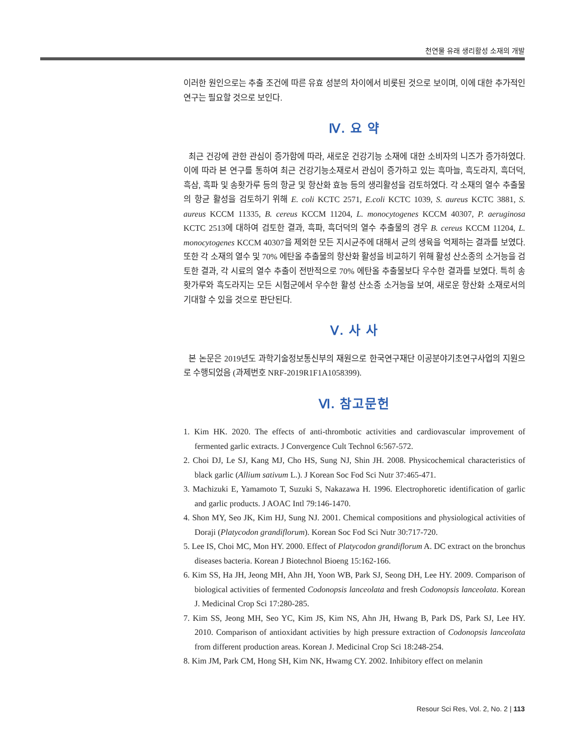천연물 유래 생리활성 소재의 개발
이러한 원인으로는 추출 조건에 따른 유효 성분의 차이에서 비롯된 것으로 보이며, 이에 대한 추가적인 연구는 필요할 것으로 보인다.
Ⅳ. 요 약
최근 건강에 관한 관심이 증가함에 따라, 새로운 건강기능 소재에 대한 소비자의 니즈가 증가하였다. 이에 따라 본 연구를 통하여 최근 건강기능소재로서 관심이 증가하고 있는 흑마늘, 흑도라지, 흑더덕, 흑삼, 흑파 및 송홧가루 등의 항균 및 항산화 효능 등의 생리활성을 검토하였다. 각 소재의 열수 추출물의 항균 활성을 검토하기 위해 E. coli KCTC 2571, E.coli KCTC 1039, S. aureus KCTC 3881, S. aureus KCCM 11335, B. cereus KCCM 11204, L. monocytogenes KCCM 40307, P. aeruginosa KCTC 2513에 대하여 검토한 결과, 흑파, 흑더덕의 열수 추출물의 경우 B. cereus KCCM 11204, L. monocytogenes KCCM 40307을 제외한 모든 지시균주에 대해서 균의 생육을 억제하는 결과를 보였다. 또한 각 소재의 열수 및 70% 에탄올 추출물의 항산화 활성을 비교하기 위해 활성 산소종의 소거능을 검토한 결과, 각 시료의 열수 추출이 전반적으로 70% 에탄올 추출물보다 우수한 결과를 보였다. 특히 송홧가루와 흑도라지는 모든 시험군에서 우수한 활성 산소종 소거능을 보여, 새로운 항산화 소재로서의 기대할 수 있을 것으로 판단된다.
Ⅴ. 사 사
본 논문은 2019년도 과학기술정보통신부의 재원으로 한국연구재단 이공분야기초연구사업의 지원으로 수행되었음 (과제번호 NRF-2019R1F1A1058399).
Ⅵ. 참고문헌
1. Kim HK. 2020. The effects of anti-thrombotic activities and cardiovascular improvement of fermented garlic extracts. J Convergence Cult Technol 6:567-572.
2. Choi DJ, Le SJ, Kang MJ, Cho HS, Sung NJ, Shin JH. 2008. Physicochemical characteristics of black garlic (Allium sativum L.). J Korean Soc Fod Sci Nutr 37:465-471.
3. Machizuki E, Yamamoto T, Suzuki S, Nakazawa H. 1996. Electrophoretic identification of garlic and garlic products. J AOAC Intl 79:146-1470.
4. Shon MY, Seo JK, Kim HJ, Sung NJ. 2001. Chemical compositions and physiological activities of Doraji (Platycodon grandiflorum). Korean Soc Fod Sci Nutr 30:717-720.
5. Lee IS, Choi MC, Mon HY. 2000. Effect of Platycodon grandiflorum A. DC extract on the bronchus diseases bacteria. Korean J Biotechnol Bioeng 15:162-166.
6. Kim SS, Ha JH, Jeong MH, Ahn JH, Yoon WB, Park SJ, Seong DH, Lee HY. 2009. Comparison of biological activities of fermented Codonopsis lanceolata and fresh Codonopsis lanceolata. Korean J. Medicinal Crop Sci 17:280-285.
7. Kim SS, Jeong MH, Seo YC, Kim JS, Kim NS, Ahn JH, Hwang B, Park DS, Park SJ, Lee HY. 2010. Comparison of antioxidant activities by high pressure extraction of Codonopsis lanceolata from different production areas. Korean J. Medicinal Crop Sci 18:248-254.
8. Kim JM, Park CM, Hong SH, Kim NK, Hwamg CY. 2002. Inhibitory effect on melanin
Resour Sci Res, Vol. 2, No. 2 | 113